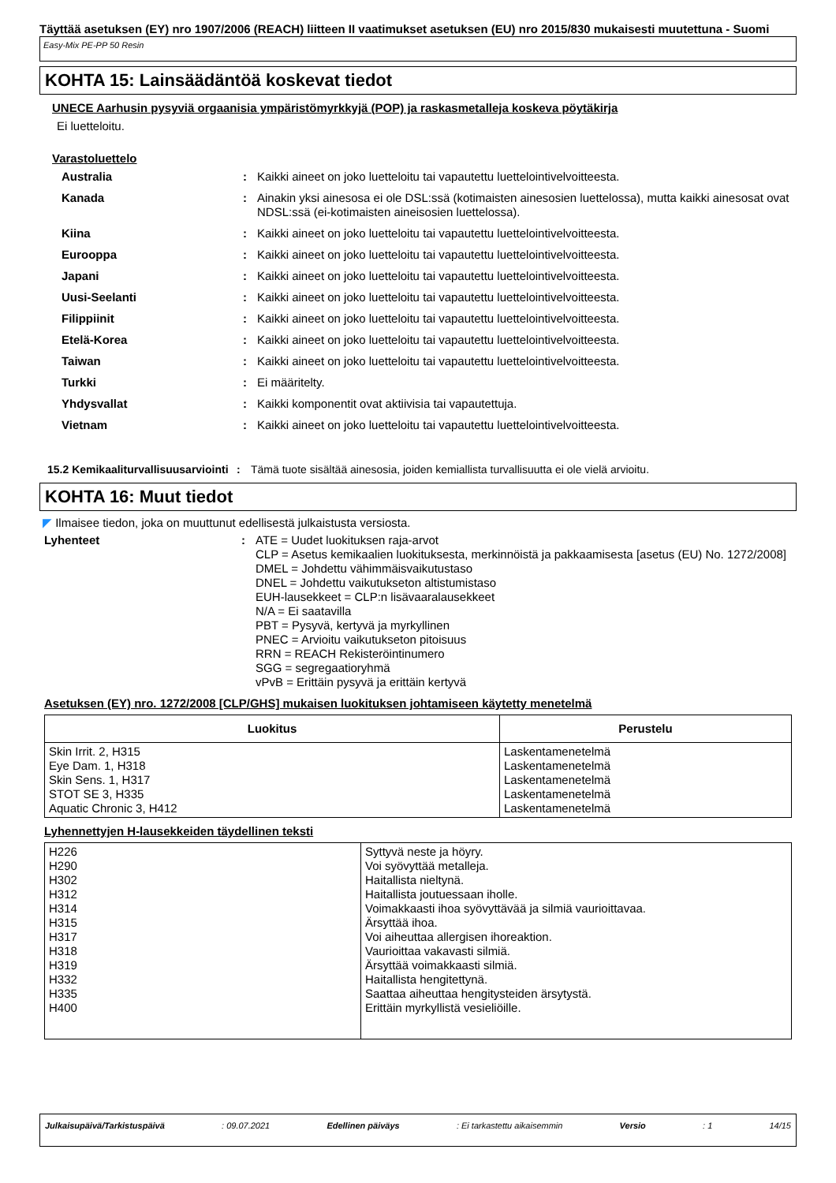Täyttää asetuksen (EY) nro 1907/2006 (REACH) liitteen II vaatimukset asetuksen (EU) nro 2015/830 mukaisesti muutettuna - Suomi
Easy-Mix PE-PP 50 Resin
KOHTA 15: Lainsäädäntöä koskevat tiedot
UNECE Aarhusin pysyviä orgaanisia ympäristömyrkkyjä (POP) ja raskasmetalleja koskeva pöytäkirja
Ei luetteloitu.
Varastoluettelo
Australia : Kaikki aineet on joko luetteloitu tai vapautettu luettelointivelvoitteesta.
Kanada : Ainakin yksi ainesosa ei ole DSL:ssä (kotimaisten ainesosien luettelossa), mutta kaikki ainesosat ovat NDSL:ssä (ei-kotimaisten aineisosien luettelossa).
Kiina : Kaikki aineet on joko luetteloitu tai vapautettu luettelointivelvoitteesta.
Eurooppa : Kaikki aineet on joko luetteloitu tai vapautettu luettelointivelvoitteesta.
Japani : Kaikki aineet on joko luetteloitu tai vapautettu luettelointivelvoitteesta.
Uusi-Seelanti : Kaikki aineet on joko luetteloitu tai vapautettu luettelointivelvoitteesta.
Filippiinit : Kaikki aineet on joko luetteloitu tai vapautettu luettelointivelvoitteesta.
Etelä-Korea : Kaikki aineet on joko luetteloitu tai vapautettu luettelointivelvoitteesta.
Taiwan : Kaikki aineet on joko luetteloitu tai vapautettu luettelointivelvoitteesta.
Turkki : Ei määritelty.
Yhdysvallat : Kaikki komponentit ovat aktiivisia tai vapautettuja.
Vietnam : Kaikki aineet on joko luetteloitu tai vapautettu luettelointivelvoitteesta.
15.2 Kemikaaliturvallisuusarviointi
: Tämä tuote sisältää ainesosia, joiden kemiallista turvallisuutta ei ole vielä arvioitu.
KOHTA 16: Muut tiedot
◤ Ilmaisee tiedon, joka on muuttunut edellisestä julkaistusta versiosta.
Lyhenteet : ATE = Uudet luokituksen raja-arvot
CLP = Asetus kemikaalien luokituksesta, merkinnöistä ja pakkaamisesta [asetus (EU) No. 1272/2008]
DMEL = Johdettu vähimmäisvaikutustaso
DNEL = Johdettu vaikutukseton altistumistaso
EUH-lausekkeet = CLP:n lisävaaralausekkeet
N/A = Ei saatavilla
PBT = Pysyvä, kertyvä ja myrkyllinen
PNEC = Arvioitu vaikutukseton pitoisuus
RRN = REACH Rekisteröintinumero
SGG = segregaatioryhmä
vPvB = Erittäin pysyvä ja erittäin kertyvä
Asetuksen (EY) nro. 1272/2008 [CLP/GHS] mukaisen luokituksen johtamiseen käytetty menetelmä
| Luokitus | Perustelu |
| --- | --- |
| Skin Irrit. 2, H315 Eye Dam. 1, H318 Skin Sens. 1, H317 STOT SE 3, H335 Aquatic Chronic 3, H412 | Laskentamenetelmä Laskentamenetelmä Laskentamenetelmä Laskentamenetelmä Laskentamenetelmä |
Lyhennettyjen H-lausekkeiden täydellinen teksti
| H226 H290 H302 H312 H314 H315 H317 H318 H319 H332 H335 H400 | Syttyvä neste ja höyry. Voi syövyttää metalleja. Haitallista nieltynä. Haitallista joutuessaan iholle. Voimakkaasti ihoa syövyttävää ja silmiä vaurioittavaa. Ärsyttää ihoa. Voi aiheuttaa allergisen ihoreaktion. Vaurioittaa vakavasti silmiä. Ärsyttää voimakkaasti silmiä. Haitallista hengitettynä. Saattaa aiheuttaa hengitysteiden ärsytystä. Erittäin myrkyllistä vesieliöille. |
Julkaisupäivä/Tarkistuspäivä : 09.07.2021 Edellinen päiväys : Ei tarkastettu aikaisemmin Versio : 1 14/15